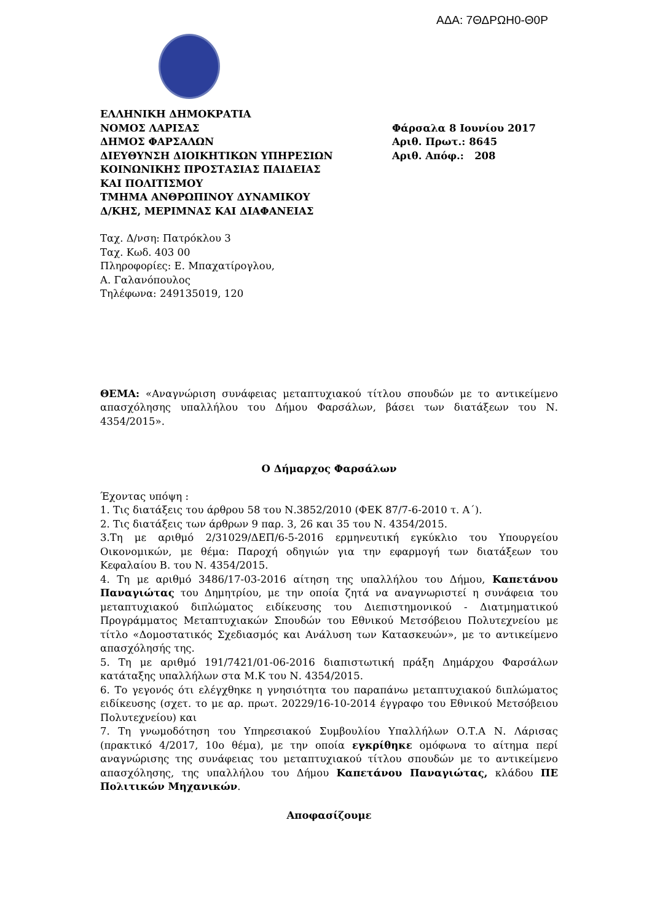ΑΔΑ: 7ΘΔΡΩΗ0-Θ0Ρ
ΕΛΛΗΝΙΚΗ ΔΗΜΟΚΡΑΤΙΑ
ΝΟΜΟΣ ΛΑΡΙΣΑΣ
ΔΗΜΟΣ ΦΑΡΣΑΛΩΝ
ΔΙΕΥΘΥΝΣΗ ΔΙΟΙΚΗΤΙΚΩΝ ΥΠΗΡΕΣΙΩΝ
ΚΟΙΝΩΝΙΚΗΣ ΠΡΟΣΤΑΣΙΑΣ ΠΑΙΔΕΙΑΣ
ΚΑΙ ΠΟΛΙΤΙΣΜΟΥ
ΤΜΗΜΑ ΑΝΘΡΩΠΙΝΟΥ ΔΥΝΑΜΙΚΟΥ
Δ/ΚΗΣ, ΜΕΡΙΜΝΑΣ ΚΑΙ ΔΙΑΦΑΝΕΙΑΣ
Φάρσαλα 8 Ιουνίου 2017
Αριθ. Πρωτ.: 8645
Αριθ. Απόφ.: 208
Ταχ. Δ/νση: Πατρόκλου 3
Ταχ. Κωδ. 403 00
Πληροφορίες: Ε. Μπαχατίρογλου,
Α. Γαλανόπουλος
Τηλέφωνα: 249135019, 120
ΘΕΜΑ: «Αναγνώριση συνάφειας μεταπτυχιακού τίτλου σπουδών με το αντικείμενο απασχόλησης υπαλλήλου του Δήμου Φαρσάλων, βάσει των διατάξεων του Ν. 4354/2015».
Ο Δήμαρχος Φαρσάλων
Έχοντας υπόψη :
1. Τις διατάξεις του άρθρου 58 του Ν.3852/2010 (ΦΕΚ 87/7-6-2010 τ. Α΄).
2. Τις διατάξεις των άρθρων 9 παρ. 3, 26 και 35 του Ν. 4354/2015.
3.Τη με αριθμό 2/31029/ΔΕΠ/6-5-2016 ερμηνευτική εγκύκλιο του Υπουργείου Οικονομικών, με θέμα: Παροχή οδηγιών για την εφαρμογή των διατάξεων του Κεφαλαίου Β. του Ν. 4354/2015.
4. Τη με αριθμό 3486/17-03-2016 αίτηση της υπαλλήλου του Δήμου, Καπετάνου Παναγιώτας του Δημητρίου, με την οποία ζητά να αναγνωριστεί η συνάφεια του μεταπτυχιακού διπλώματος ειδίκευσης του Διεπιστημονικού - Διατμηματικού Προγράμματος Μεταπτυχιακών Σπουδών του Εθνικού Μετσόβειου Πολυτεχνείου με τίτλο «Δομοστατικός Σχεδιασμός και Ανάλυση των Κατασκευών», με το αντικείμενο απασχόλησής της.
5. Τη με αριθμό 191/7421/01-06-2016 διαπιστωτική πράξη Δημάρχου Φαρσάλων κατάταξης υπαλλήλων στα Μ.Κ του Ν. 4354/2015.
6. Το γεγονός ότι ελέγχθηκε η γνησιότητα του παραπάνω μεταπτυχιακού διπλώματος ειδίκευσης (σχετ. το με αρ. πρωτ. 20229/16-10-2014 έγγραφο του Εθνικού Μετσόβειου Πολυτεχνείου) και
7. Τη γνωμοδότηση του Υπηρεσιακού Συμβουλίου Υπαλλήλων Ο.Τ.Α Ν. Λάρισας (πρακτικό 4/2017, 10ο θέμα), με την οποία εγκρίθηκε ομόφωνα το αίτημα περί αναγνώρισης της συνάφειας του μεταπτυχιακού τίτλου σπουδών με το αντικείμενο απασχόλησης, της υπαλλήλου του Δήμου Καπετάνου Παναγιώτας, κλάδου ΠΕ Πολιτικών Μηχανικών.
Αποφασίζουμε